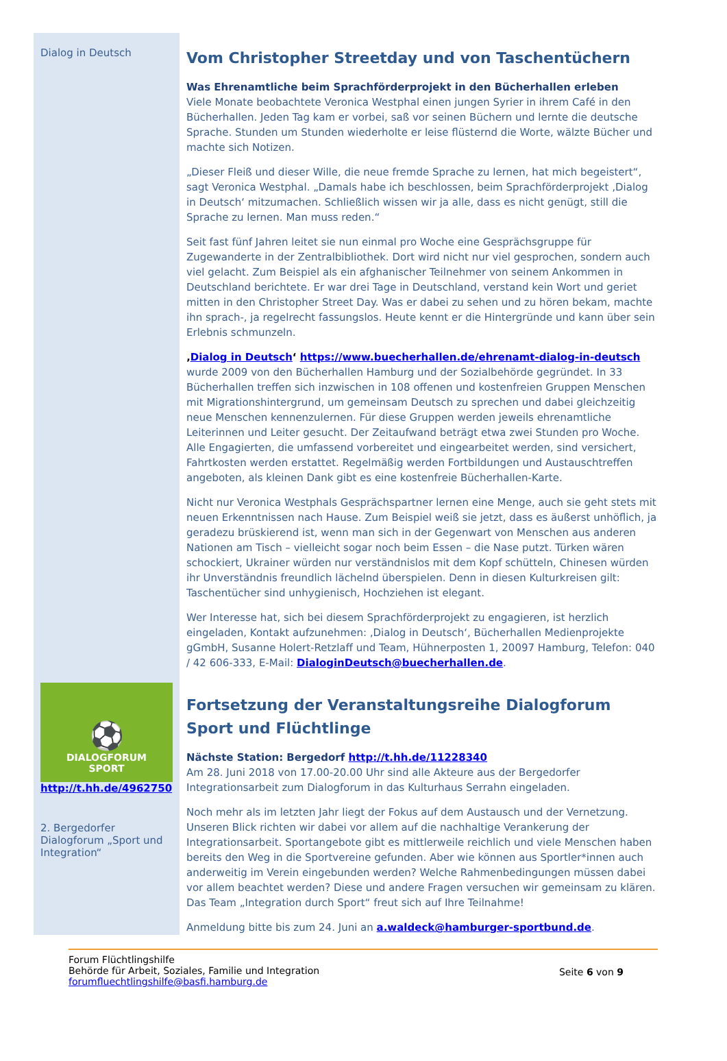Dialog in Deutsch
Vom Christopher Streetday und von Taschentüchern
Was Ehrenamtliche beim Sprachförderprojekt in den Bücherhallen erleben
Viele Monate beobachtete Veronica Westphal einen jungen Syrier in ihrem Café in den Bücherhallen. Jeden Tag kam er vorbei, saß vor seinen Büchern und lernte die deutsche Sprache. Stunden um Stunden wiederholte er leise flüsternd die Worte, wälzte Bücher und machte sich Notizen.
„Dieser Fleiß und dieser Wille, die neue fremde Sprache zu lernen, hat mich begeistert“, sagt Veronica Westphal. „Damals habe ich beschlossen, beim Sprachförderprojekt ‚Dialog in Deutsch‘ mitzumachen. Schließlich wissen wir ja alle, dass es nicht genügt, still die Sprache zu lernen. Man muss reden.“
Seit fast fünf Jahren leitet sie nun einmal pro Woche eine Gesprächsgruppe für Zugewanderte in der Zentralbibliothek. Dort wird nicht nur viel gesprochen, sondern auch viel gelacht. Zum Beispiel als ein afghanischer Teilnehmer von seinem Ankommen in Deutschland berichtete. Er war drei Tage in Deutschland, verstand kein Wort und geriet mitten in den Christopher Street Day. Was er dabei zu sehen und zu hören bekam, machte ihn sprach-, ja regelrecht fassungslos. Heute kennt er die Hintergründe und kann über sein Erlebnis schmunzeln.
‚Dialog in Deutsch‘ https://www.buecherhallen.de/ehrenamt-dialog-in-deutsch wurde 2009 von den Bücherhallen Hamburg und der Sozialbehörde gegründet. In 33 Bücherhallen treffen sich inzwischen in 108 offenen und kostenfreien Gruppen Menschen mit Migrationshintergrund, um gemeinsam Deutsch zu sprechen und dabei gleichzeitig neue Menschen kennenzulernen. Für diese Gruppen werden jeweils ehrenamtliche Leiterinnen und Leiter gesucht. Der Zeitaufwand beträgt etwa zwei Stunden pro Woche. Alle Engagierten, die umfassend vorbereitet und eingearbeitet werden, sind versichert, Fahrtkosten werden erstattet. Regelmäßig werden Fortbildungen und Austauschtreffen angeboten, als kleinen Dank gibt es eine kostenfreie Bücherhallen-Karte.
Nicht nur Veronica Westphals Gesprächspartner lernen eine Menge, auch sie geht stets mit neuen Erkenntnissen nach Hause. Zum Beispiel weiß sie jetzt, dass es äußerst unhöflich, ja geradezu brüskierend ist, wenn man sich in der Gegenwart von Menschen aus anderen Nationen am Tisch – vielleicht sogar noch beim Essen – die Nase putzt. Türken wären schockiert, Ukrainer würden nur verständnislos mit dem Kopf schütteln, Chinesen würden ihr Unverständnis freundlich lächelnd überspielen. Denn in diesen Kulturkreisen gilt: Taschentücher sind unhygienisch, Hochziehen ist elegant.
Wer Interesse hat, sich bei diesem Sprachförderprojekt zu engagieren, ist herzlich eingeladen, Kontakt aufzunehmen: ‚Dialog in Deutsch‘, Bücherhallen Medienprojekte gGmbH, Susanne Holert-Retzlaff und Team, Hühnerposten 1, 20097 Hamburg, Telefon: 040 / 42 606-333, E-Mail: DialoginDeutsch@buecherhallen.de.
⚽
DIALOGFORUM
SPORT
http://t.hh.de/4962750
2. Bergedorfer Dialogforum „Sport und Integration“
Fortsetzung der Veranstaltungsreihe Dialogforum Sport und Flüchtlinge
Nächste Station: Bergedorf http://t.hh.de/11228340
Am 28. Juni 2018 von 17.00-20.00 Uhr sind alle Akteure aus der Bergedorfer Integrationsarbeit zum Dialogforum in das Kulturhaus Serrahn eingeladen.
Noch mehr als im letzten Jahr liegt der Fokus auf dem Austausch und der Vernetzung. Unseren Blick richten wir dabei vor allem auf die nachhaltige Verankerung der Integrationsarbeit. Sportangebote gibt es mittlerweile reichlich und viele Menschen haben bereits den Weg in die Sportvereine gefunden. Aber wie können aus Sportler*innen auch anderweitig im Verein eingebunden werden? Welche Rahmenbedingungen müssen dabei vor allem beachtet werden? Diese und andere Fragen versuchen wir gemeinsam zu klären. Das Team „Integration durch Sport“ freut sich auf Ihre Teilnahme!
Anmeldung bitte bis zum 24. Juni an a.waldeck@hamburger-sportbund.de.
Forum Flüchtlingshilfe
Behörde für Arbeit, Soziales, Familie und Integration
forumfluechtlingshilfe@basfi.hamburg.de
Seite 6 von 9